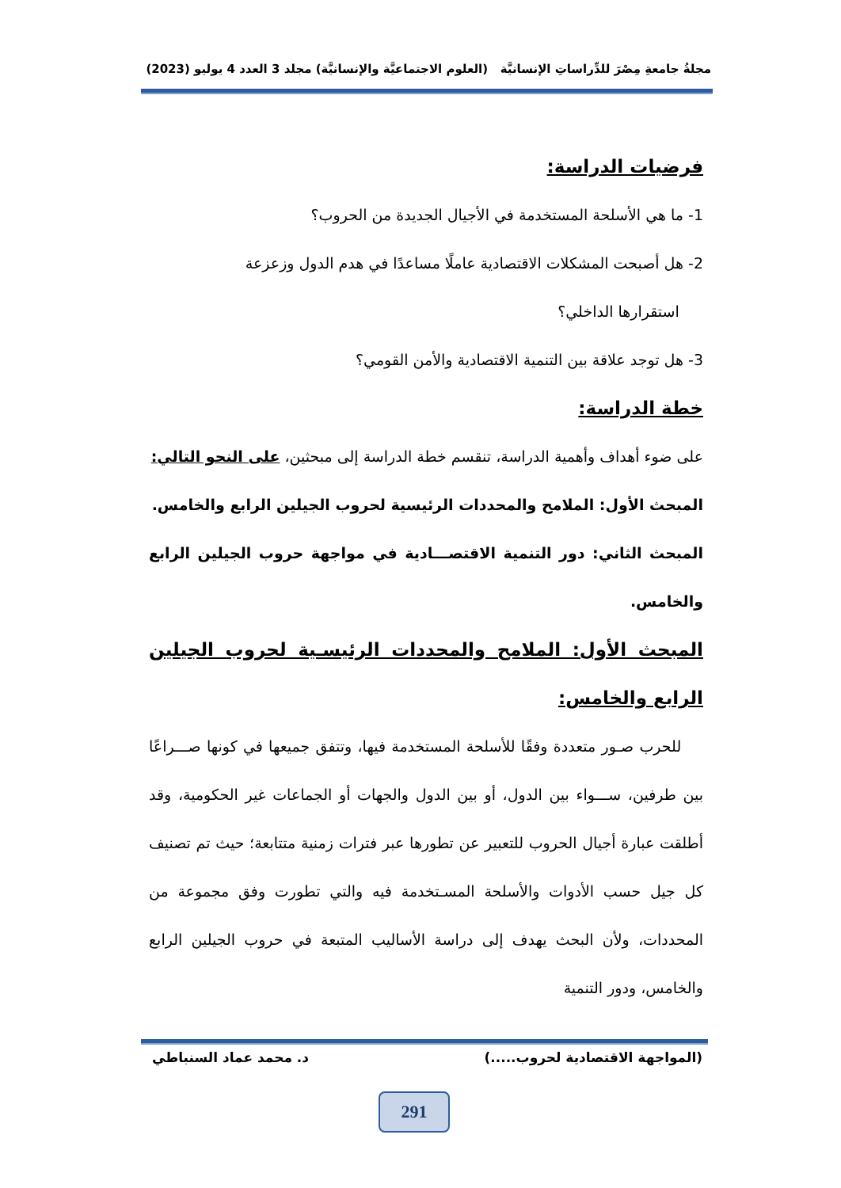مجلةُ جامعةِ مِصْرَ للدِّراساتِ الإنسانيَّة (العلوم الاجتماعيَّة والإنسانيَّة) مجلد 3 العدد 4 يوليو (2023)
فرضيات الدراسة:
1- ما هي الأسلحة المستخدمة في الأجيال الجديدة من الحروب؟
2- هل أصبحت المشكلات الاقتصادية عاملًا مساعدًا في هدم الدول وزعزعة
استقرارها الداخلي؟
3- هل توجد علاقة بين التنمية الاقتصادية والأمن القومي؟
خطة الدراسة:
على ضوء أهداف وأهمية الدراسة، تنقسم خطة الدراسة إلى مبحثين، على النحو التالي:
المبحث الأول: الملامح والمحددات الرئيسية لحروب الجيلين الرابع والخامس.
المبحث الثاني: دور التنمية الاقتصـــادية في مواجهة حروب الجيلين الرابع والخامس.
المبحث الأول: الملامح والمحددات الرئيسـية لحروب الجيلين الرابع والخامس:
للحرب صـور متعددة وفقًا للأسلحة المستخدمة فيها، وتتفق جميعها في كونها صـــراعًا بين طرفين، ســـواء بين الدول، أو بين الدول والجهات أو الجماعات غير الحكومية، وقد أطلقت عبارة أجيال الحروب للتعبير عن تطورها عبر فترات زمنية متتابعة؛ حيث تم تصنيف كل جيل حسب الأدوات والأسلحة المسـتخدمة فيه والتي تطورت وفق مجموعة من المحددات، ولأن البحث يهدف إلى دراسة الأساليب المتبعة في حروب الجيلين الرابع والخامس، ودور التنمية
(المواجهة الاقتصادية لحروب.....) د. محمد عماد السنباطي
291